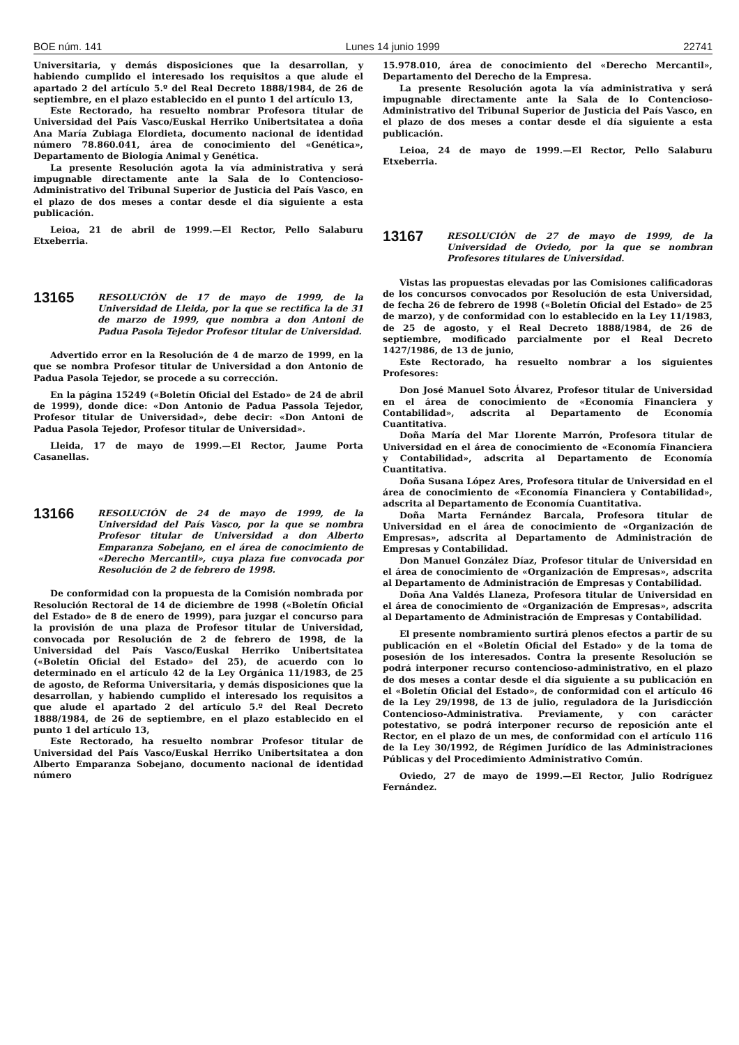BOE núm. 141 Lunes 14 junio 1999 22741
Universitaria, y demás disposiciones que la desarrollan, y habiendo cumplido el interesado los requisitos a que alude el apartado 2 del artículo 5.º del Real Decreto 1888/1984, de 26 de septiembre, en el plazo establecido en el punto 1 del artículo 13,
Este Rectorado, ha resuelto nombrar Profesora titular de Universidad del País Vasco/Euskal Herriko Unibertsitatea a doña Ana María Zubiaga Elordieta, documento nacional de identidad número 78.860.041, área de conocimiento del «Genética», Departamento de Biología Animal y Genética.
La presente Resolución agota la vía administrativa y será impugnable directamente ante la Sala de lo Contencioso-Administrativo del Tribunal Superior de Justicia del País Vasco, en el plazo de dos meses a contar desde el día siguiente a esta publicación.
Leioa, 21 de abril de 1999.—El Rector, Pello Salaburu Etxeberria.
13165
RESOLUCIÓN de 17 de mayo de 1999, de la Universidad de Lleida, por la que se rectifica la de 31 de marzo de 1999, que nombra a don Antoni de Padua Pasola Tejedor Profesor titular de Universidad.
Advertido error en la Resolución de 4 de marzo de 1999, en la que se nombra Profesor titular de Universidad a don Antonio de Padua Pasola Tejedor, se procede a su corrección.
En la página 15249 («Boletín Oficial del Estado» de 24 de abril de 1999), donde dice: «Don Antonio de Padua Passola Tejedor, Profesor titular de Universidad», debe decir: «Don Antoni de Padua Pasola Tejedor, Profesor titular de Universidad».
Lleida, 17 de mayo de 1999.—El Rector, Jaume Porta Casanellas.
13166
RESOLUCIÓN de 24 de mayo de 1999, de la Universidad del País Vasco, por la que se nombra Profesor titular de Universidad a don Alberto Emparanza Sobejano, en el área de conocimiento de «Derecho Mercantil», cuya plaza fue convocada por Resolución de 2 de febrero de 1998.
De conformidad con la propuesta de la Comisión nombrada por Resolución Rectoral de 14 de diciembre de 1998 («Boletín Oficial del Estado» de 8 de enero de 1999), para juzgar el concurso para la provisión de una plaza de Profesor titular de Universidad, convocada por Resolución de 2 de febrero de 1998, de la Universidad del País Vasco/Euskal Herriko Unibertsitatea («Boletín Oficial del Estado» del 25), de acuerdo con lo determinado en el artículo 42 de la Ley Orgánica 11/1983, de 25 de agosto, de Reforma Universitaria, y demás disposiciones que la desarrollan, y habiendo cumplido el interesado los requisitos a que alude el apartado 2 del artículo 5.º del Real Decreto 1888/1984, de 26 de septiembre, en el plazo establecido en el punto 1 del artículo 13,
Este Rectorado, ha resuelto nombrar Profesor titular de Universidad del País Vasco/Euskal Herriko Unibertsitatea a don Alberto Emparanza Sobejano, documento nacional de identidad número
15.978.010, área de conocimiento del «Derecho Mercantil», Departamento del Derecho de la Empresa.
La presente Resolución agota la vía administrativa y será impugnable directamente ante la Sala de lo Contencioso-Administrativo del Tribunal Superior de Justicia del País Vasco, en el plazo de dos meses a contar desde el día siguiente a esta publicación.
Leioa, 24 de mayo de 1999.—El Rector, Pello Salaburu Etxeberria.
13167
RESOLUCIÓN de 27 de mayo de 1999, de la Universidad de Oviedo, por la que se nombran Profesores titulares de Universidad.
Vistas las propuestas elevadas por las Comisiones calificadoras de los concursos convocados por Resolución de esta Universidad, de fecha 26 de febrero de 1998 («Boletín Oficial del Estado» de 25 de marzo), y de conformidad con lo establecido en la Ley 11/1983, de 25 de agosto, y el Real Decreto 1888/1984, de 26 de septiembre, modificado parcialmente por el Real Decreto 1427/1986, de 13 de junio,
Este Rectorado, ha resuelto nombrar a los siguientes Profesores:
Don José Manuel Soto Álvarez, Profesor titular de Universidad en el área de conocimiento de «Economía Financiera y Contabilidad», adscrita al Departamento de Economía Cuantitativa.
Doña María del Mar Llorente Marrón, Profesora titular de Universidad en el área de conocimiento de «Economía Financiera y Contabilidad», adscrita al Departamento de Economía Cuantitativa.
Doña Susana López Ares, Profesora titular de Universidad en el área de conocimiento de «Economía Financiera y Contabilidad», adscrita al Departamento de Economía Cuantitativa.
Doña Marta Fernández Barcala, Profesora titular de Universidad en el área de conocimiento de «Organización de Empresas», adscrita al Departamento de Administración de Empresas y Contabilidad.
Don Manuel González Díaz, Profesor titular de Universidad en el área de conocimiento de «Organización de Empresas», adscrita al Departamento de Administración de Empresas y Contabilidad.
Doña Ana Valdés Llaneza, Profesora titular de Universidad en el área de conocimiento de «Organización de Empresas», adscrita al Departamento de Administración de Empresas y Contabilidad.
El presente nombramiento surtirá plenos efectos a partir de su publicación en el «Boletín Oficial del Estado» y de la toma de posesión de los interesados. Contra la presente Resolución se podrá interponer recurso contencioso-administrativo, en el plazo de dos meses a contar desde el día siguiente a su publicación en el «Boletín Oficial del Estado», de conformidad con el artículo 46 de la Ley 29/1998, de 13 de julio, reguladora de la Jurisdicción Contencioso-Administrativa. Previamente, y con carácter potestativo, se podrá interponer recurso de reposición ante el Rector, en el plazo de un mes, de conformidad con el artículo 116 de la Ley 30/1992, de Régimen Jurídico de las Administraciones Públicas y del Procedimiento Administrativo Común.
Oviedo, 27 de mayo de 1999.—El Rector, Julio Rodríguez Fernández.